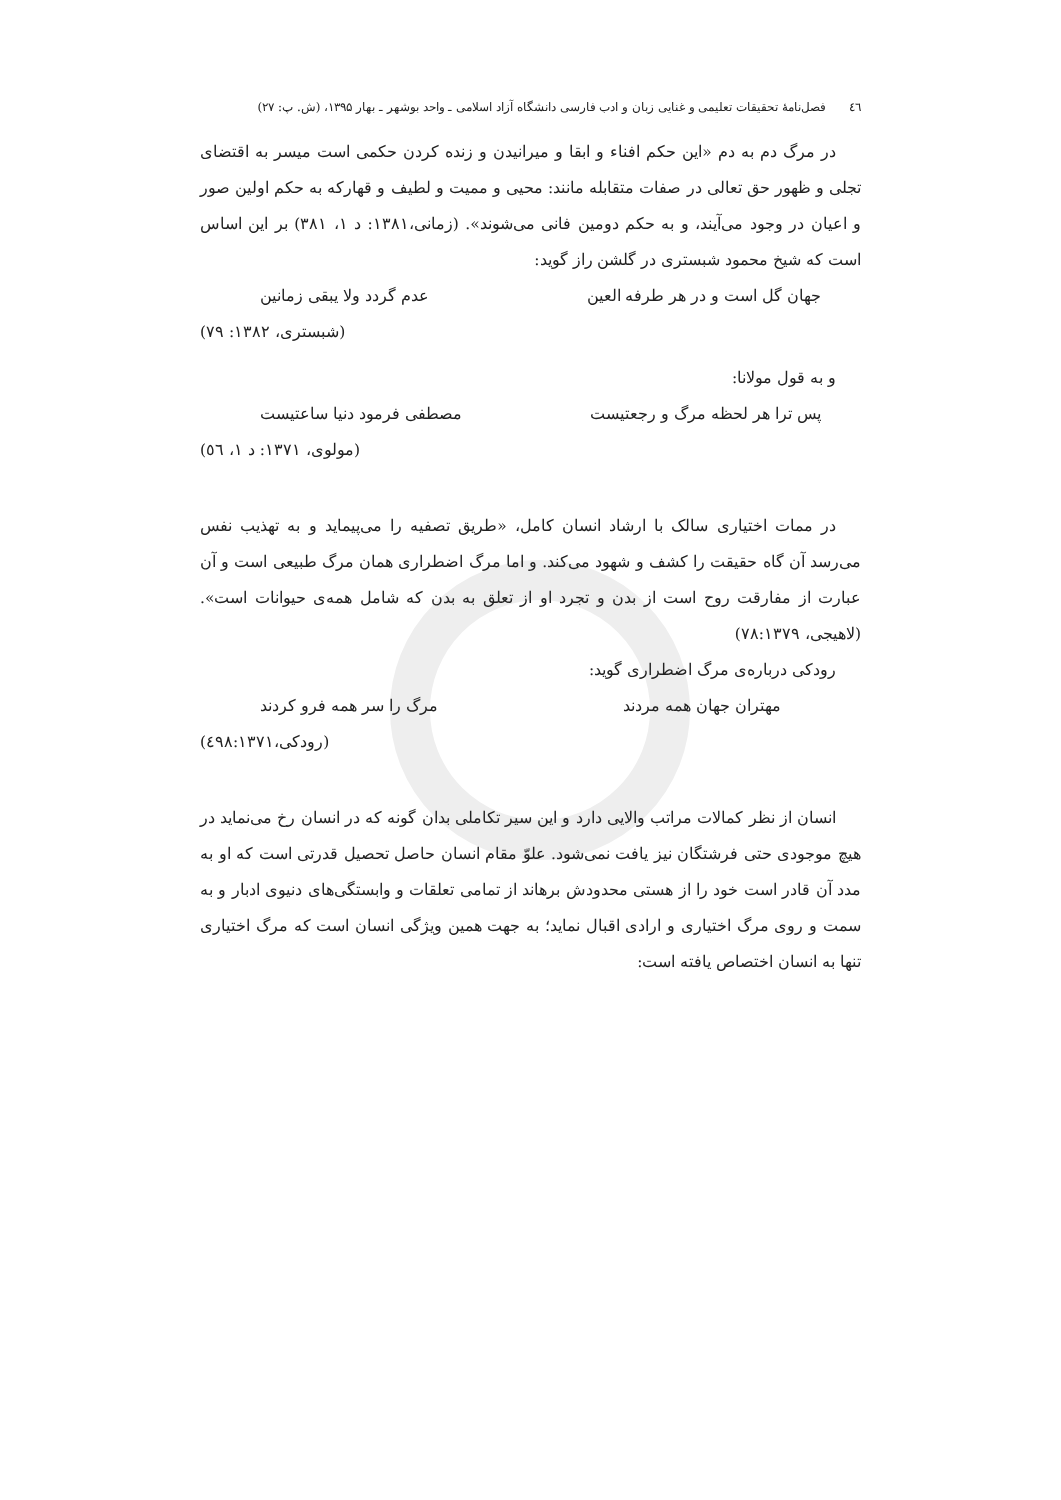٤٦ فصل‌نامهٔ تحقیقات تعلیمی و غنایی زبان و ادب فارسی دانشگاه آزاد اسلامی ـ واحد بوشهر ـ بهار ۱۳۹۵، (ش. پ: ۲۷)
در مرگ دم به دم «این حکم افناء و ابقا و میرانیدن و زنده کردن حکمی است میسر به اقتضای تجلی و ظهور حق تعالی در صفات متقابله مانند: محیی و ممیت و لطیف و قهارکه به حکم اولین صور و اعیان در وجود می‌آیند، و به حکم دومین فانی می‌شوند». (زمانی،۱۳۸۱: د ۱، ۳۸۱) بر این اساس است که شیخ محمود شبستری در گلشن راز گوید:
جهان گل است و در هر طرفه العین عدم گردد ولا یبقی زمانین
(شبستری، ۱۳۸۲: ۷۹)
و به قول مولانا:
پس ترا هر لحظه مرگ و رجعتیست مصطفی فرمود دنیا ساعتیست
(مولوی، ۱۳۷۱: د ۱، ٥٦)
در ممات اختیاری سالک با ارشاد انسان کامل، «طریق تصفیه را می‌پیماید و به تهذیب نفس می‌رسد آن گاه حقیقت را کشف و شهود می‌کند. و اما مرگ اضطراری همان مرگ طبیعی است و آن عبارت از مفارقت روح است از بدن و تجرد او از تعلق به بدن که شامل همه‌ی حیوانات است». (لاهیجی، ۷۸:۱۳۷۹)
رودکی درباره‌ی مرگ اضطراری گوید:
مهتران جهان همه مردند مرگ را سر همه فرو کردند
(رودکی،٤۹۸:۱۳۷۱)
انسان از نظر کمالات مراتب والایی دارد و این سیر تکاملی بدان گونه که در انسان رخ می‌نماید در هیچ موجودی حتی فرشتگان نیز یافت نمی‌شود. علوّ مقام انسان حاصل تحصیل قدرتی است که او به مدد آن قادر است خود را از هستی محدودش برهاند از تمامی تعلقات و وابستگی‌های دنیوی ادبار و به سمت و روی مرگ اختیاری و ارادی اقبال نماید؛ به جهت همین ویژگی انسان است که مرگ اختیاری تنها به انسان اختصاص یافته است: